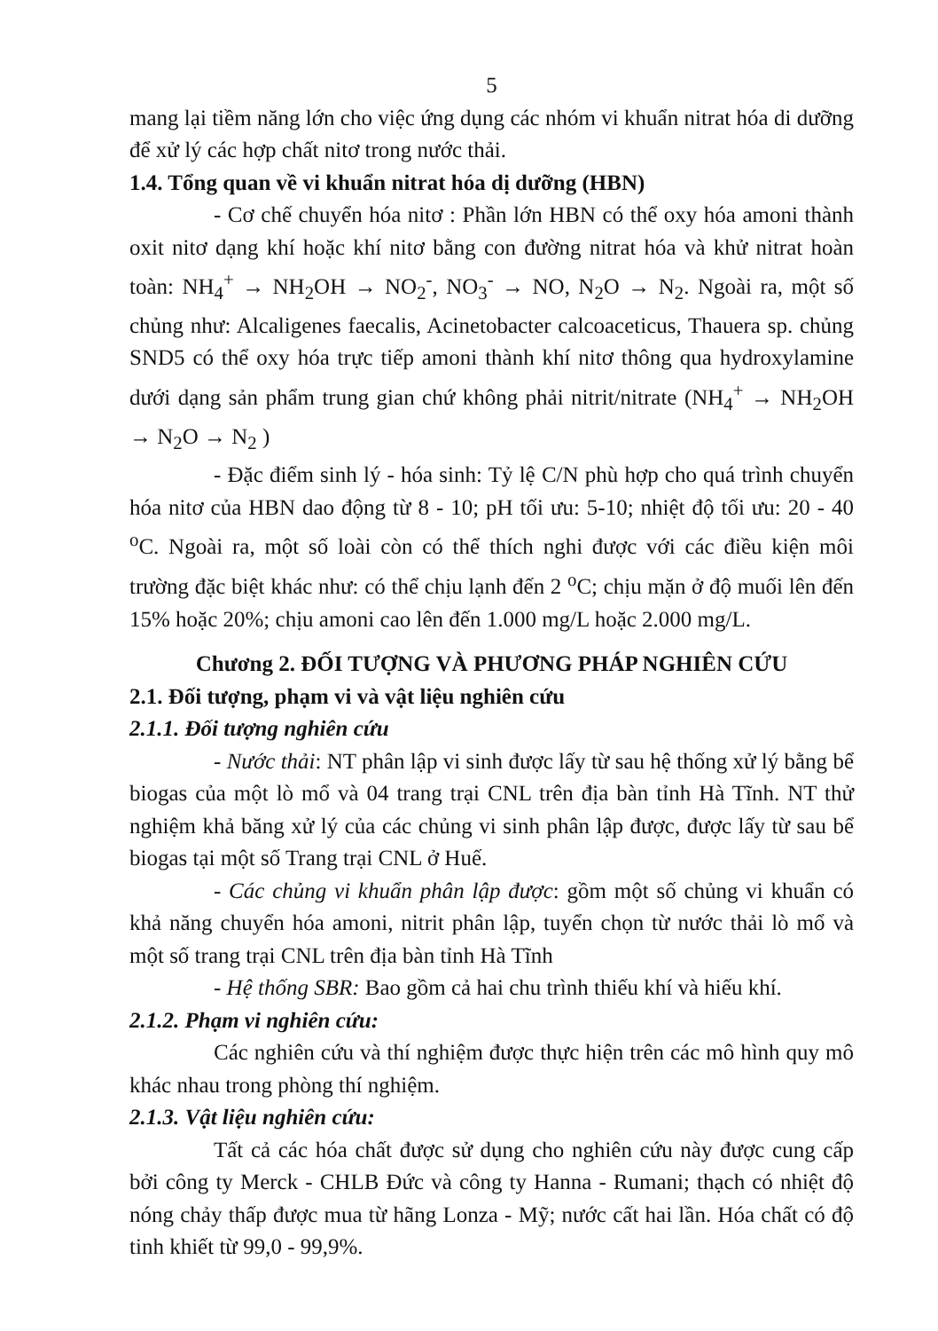5
mang lại tiềm năng lớn cho việc ứng dụng các nhóm vi khuẩn nitrat hóa di dưỡng để xử lý các hợp chất nitơ trong nước thải.
1.4. Tổng quan về vi khuẩn nitrat hóa dị dưỡng (HBN)
- Cơ chế chuyển hóa nitơ : Phần lớn HBN có thể oxy hóa amoni thành oxit nitơ dạng khí hoặc khí nitơ bằng con đường nitrat hóa và khử nitrat hoàn toàn: NH<sub>4</sub><sup>+</sup> → NH<sub>2</sub>OH → NO<sub>2</sub><sup>-</sup>, NO<sub>3</sub><sup>-</sup> → NO, N<sub>2</sub>O → N<sub>2</sub>. Ngoài ra, một số chủng như: Alcaligenes faecalis, Acinetobacter calcoaceticus, Thauera sp. chủng SND5 có thể oxy hóa trực tiếp amoni thành khí nitơ thông qua hydroxylamine dưới dạng sản phẩm trung gian chứ không phải nitrit/nitrate (NH<sub>4</sub><sup>+</sup> → NH<sub>2</sub>OH → N<sub>2</sub>O → N<sub>2</sub> )
- Đặc điểm sinh lý - hóa sinh: Tỷ lệ C/N phù hợp cho quá trình chuyển hóa nitơ của HBN dao động từ 8 - 10; pH tối ưu: 5-10; nhiệt độ tối ưu: 20 - 40 <sup>o</sup>C. Ngoài ra, một số loài còn có thể thích nghi được với các điều kiện môi trường đặc biệt khác như: có thể chịu lạnh đến 2 <sup>o</sup>C; chịu mặn ở độ muối lên đến 15% hoặc 20%; chịu amoni cao lên đến 1.000 mg/L hoặc 2.000 mg/L.
Chương 2. ĐỐI TƯỢNG VÀ PHƯƠNG PHÁP NGHIÊN CỨU
2.1. Đối tượng, phạm vi và vật liệu nghiên cứu
2.1.1. Đối tượng nghiên cứu
- Nước thải: NT phân lập vi sinh được lấy từ sau hệ thống xử lý bằng bể biogas của một lò mổ và 04 trang trại CNL trên địa bàn tỉnh Hà Tĩnh. NT thử nghiệm khả băng xử lý của các chủng vi sinh phân lập được, được lấy từ sau bể biogas tại một số Trang trại CNL ở Huế.
- Các chủng vi khuẩn phân lập được: gồm một số chủng vi khuẩn có khả năng chuyển hóa amoni, nitrit phân lập, tuyển chọn từ nước thải lò mổ và một số trang trại CNL trên địa bàn tỉnh Hà Tĩnh
- Hệ thống SBR: Bao gồm cả hai chu trình thiếu khí và hiếu khí.
2.1.2. Phạm vi nghiên cứu:
Các nghiên cứu và thí nghiệm được thực hiện trên các mô hình quy mô khác nhau trong phòng thí nghiệm.
2.1.3. Vật liệu nghiên cứu:
Tất cả các hóa chất được sử dụng cho nghiên cứu này được cung cấp bởi công ty Merck - CHLB Đức và công ty Hanna - Rumani; thạch có nhiệt độ nóng chảy thấp được mua từ hãng Lonza - Mỹ; nước cất hai lần. Hóa chất có độ tinh khiết từ 99,0 - 99,9%.